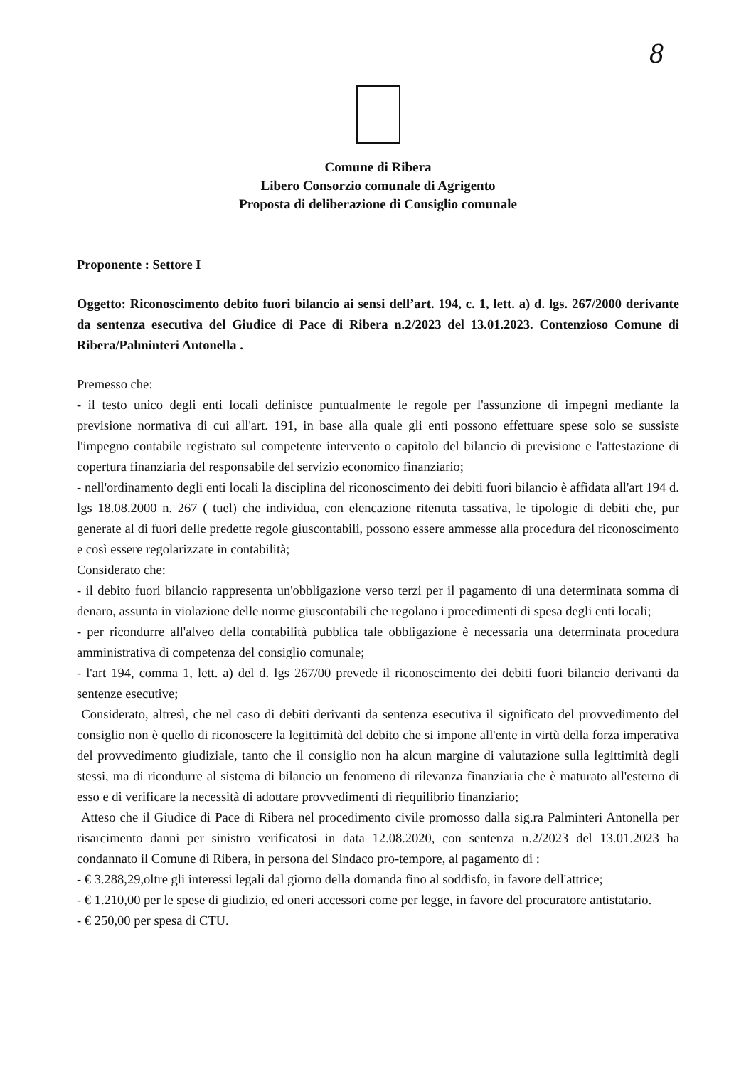8
Comune di Ribera
Libero Consorzio comunale di Agrigento
Proposta di deliberazione di Consiglio comunale
Proponente : Settore I
Oggetto: Riconoscimento debito fuori bilancio ai sensi dell’art. 194, c. 1, lett. a) d. lgs. 267/2000 derivante da sentenza esecutiva del Giudice di Pace di Ribera n.2/2023 del 13.01.2023. Contenzioso Comune di Ribera/Palminteri Antonella .
Premesso che:
- il testo unico degli enti locali definisce puntualmente le regole per l'assunzione di impegni mediante la previsione normativa di cui all'art. 191, in base alla quale gli enti possono effettuare spese solo se sussiste l'impegno contabile registrato sul competente intervento o capitolo del bilancio di previsione e l'attestazione di copertura finanziaria del responsabile del servizio economico finanziario;
- nell'ordinamento degli enti locali la disciplina del riconoscimento dei debiti fuori bilancio è affidata all'art 194 d. lgs 18.08.2000 n. 267 ( tuel) che individua, con elencazione ritenuta tassativa, le tipologie di debiti che, pur generate al di fuori delle predette regole giuscontabili, possono essere ammesse alla procedura del riconoscimento e così essere regolarizzate in contabilità;
Considerato che:
- il debito fuori bilancio rappresenta un'obbligazione verso terzi per il pagamento di una determinata somma di denaro, assunta in violazione delle norme giuscontabili che regolano i procedimenti di spesa degli enti locali;
- per ricondurre all'alveo della contabilità pubblica tale obbligazione è necessaria una determinata procedura amministrativa di competenza del consiglio comunale;
- l'art 194, comma 1, lett. a) del d. lgs 267/00 prevede il riconoscimento dei debiti fuori bilancio derivanti da sentenze esecutive;
Considerato, altresì, che nel caso di debiti derivanti da sentenza esecutiva il significato del provvedimento del consiglio non è quello di riconoscere la legittimità del debito che si impone all'ente in virtù della forza imperativa del provvedimento giudiziale, tanto che il consiglio non ha alcun margine di valutazione sulla legittimità degli stessi, ma di ricondurre al sistema di bilancio un fenomeno di rilevanza finanziaria che è maturato all'esterno di esso e di verificare la necessità di adottare provvedimenti di riequilibrio finanziario;
Atteso che il Giudice di Pace di Ribera nel procedimento civile promosso dalla sig.ra Palminteri Antonella per risarcimento danni per sinistro verificatosi in data 12.08.2020, con sentenza n.2/2023 del 13.01.2023 ha condannato il Comune di Ribera, in persona del Sindaco pro-tempore, al pagamento di :
- € 3.288,29,oltre gli interessi legali dal giorno della domanda fino al soddisfo, in favore dell'attrice;
- € 1.210,00 per le spese di giudizio, ed oneri accessori come per legge, in favore del procuratore antistatario.
- € 250,00 per spesa di CTU.